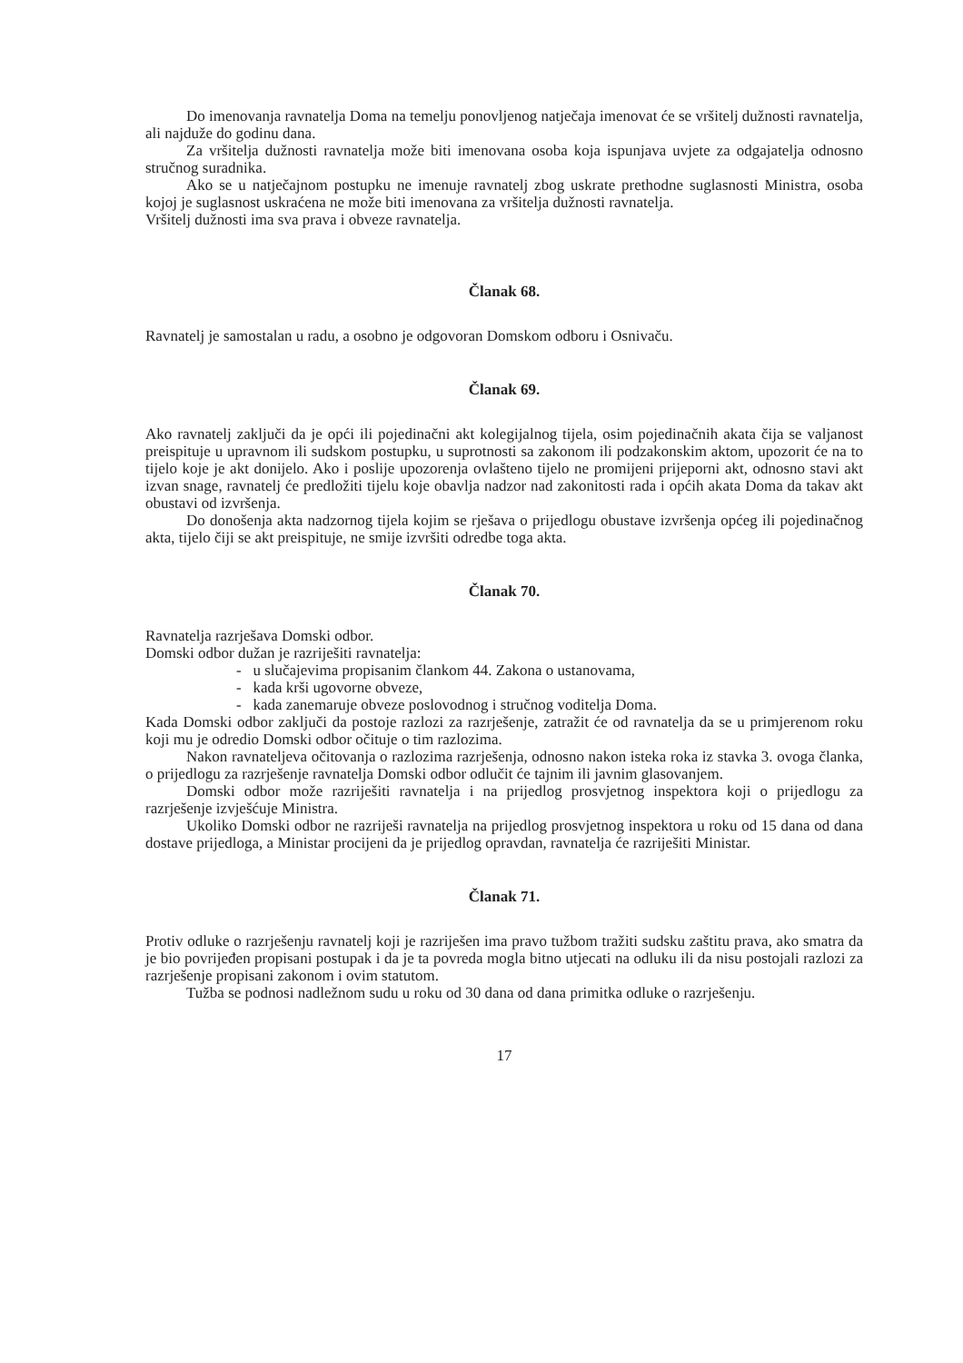Do imenovanja ravnatelja Doma na temelju ponovljenog natječaja imenovat će se vršitelj dužnosti ravnatelja, ali najduže do godinu dana.
Za vršitelja dužnosti ravnatelja može biti imenovana osoba koja ispunjava uvjete za odgajatelja odnosno stručnog suradnika.
Ako se u natječajnom postupku ne imenuje ravnatelj zbog uskrate prethodne suglasnosti Ministra, osoba kojoj je suglasnost uskraćena ne može biti imenovana za vršitelja dužnosti ravnatelja.
Vršitelj dužnosti ima sva prava i obveze ravnatelja.
Članak 68.
Ravnatelj je samostalan u radu, a osobno je odgovoran Domskom odboru i Osnivaču.
Članak 69.
Ako ravnatelj zaključi da je opći ili pojedinačni akt kolegijalnog tijela, osim pojedinačnih akata čija se valjanost preispituje u upravnom ili sudskom postupku, u suprotnosti sa zakonom ili podzakonskim aktom, upozorit će na to tijelo koje je akt donijelo. Ako i poslije upozorenja ovlašteno tijelo ne promijeni prijeporni akt, odnosno stavi akt izvan snage, ravnatelj će predložiti tijelu koje obavlja nadzor nad zakonitosti rada i općih akata Doma da takav akt obustavi od izvršenja.
Do donošenja akta nadzornog tijela kojim se rješava o prijedlogu obustave izvršenja općeg ili pojedinačnog akta, tijelo čiji se akt preispituje, ne smije izvršiti odredbe toga akta.
Članak 70.
Ravnatelja razrješava Domski odbor.
Domski odbor dužan je razriješiti ravnatelja:
- u slučajevima propisanim člankom 44. Zakona o ustanovama,
- kada krši ugovorne obveze,
- kada zanemaruje obveze poslovodnog i stručnog voditelja Doma.
Kada Domski odbor zaključi da postoje razlozi za razrješenje, zatražit će od ravnatelja da se u primjerenom roku koji mu je odredio Domski odbor očituje o tim razlozima.
Nakon ravnateljeva očitovanja o razlozima razrješenja, odnosno nakon isteka roka iz stavka 3. ovoga članka, o prijedlogu za razrješenje ravnatelja Domski odbor odlučit će tajnim ili javnim glasovanjem.
Domski odbor može razriješiti ravnatelja i na prijedlog prosvjetnog inspektora koji o prijedlogu za razrješenje izvješćuje Ministra.
Ukoliko Domski odbor ne razriješi ravnatelja na prijedlog prosvjetnog inspektora u roku od 15 dana od dana dostave prijedloga, a Ministar procijeni da je prijedlog opravdan, ravnatelja će razriješiti Ministar.
Članak 71.
Protiv odluke o razrješenju ravnatelj koji je razriješen ima pravo tužbom tražiti sudsku zaštitu prava, ako smatra da je bio povrijeđen propisani postupak i da je ta povreda mogla bitno utjecati na odluku ili da nisu postojali razlozi za razrješenje propisani zakonom i ovim statutom.
Tužba se podnosi nadležnom sudu u roku od 30 dana od dana primitka odluke o razrješenju.
17